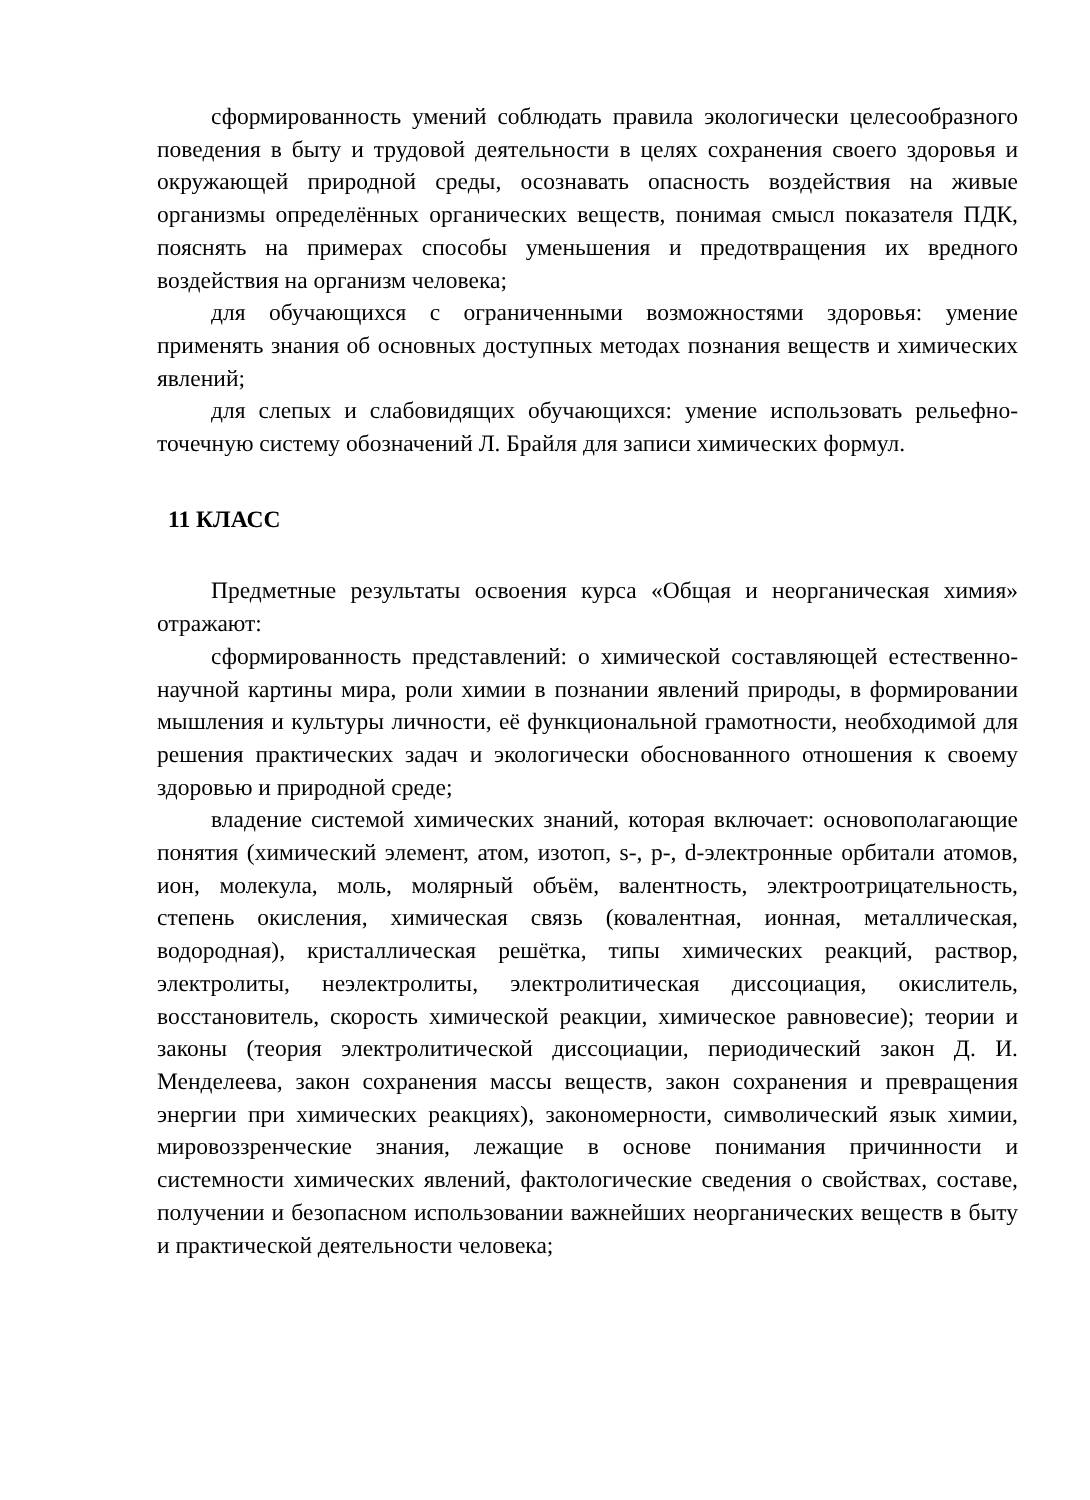сформированность умений соблюдать правила экологически целесообразного поведения в быту и трудовой деятельности в целях сохранения своего здоровья и окружающей природной среды, осознавать опасность воздействия на живые организмы определённых органических веществ, понимая смысл показателя ПДК, пояснять на примерах способы уменьшения и предотвращения их вредного воздействия на организм человека;
для обучающихся с ограниченными возможностями здоровья: умение применять знания об основных доступных методах познания веществ и химических явлений;
для слепых и слабовидящих обучающихся: умение использовать рельефно-точечную систему обозначений Л. Брайля для записи химических формул.
11 КЛАСС
Предметные результаты освоения курса «Общая и неорганическая химия» отражают:
сформированность представлений: о химической составляющей естественно-научной картины мира, роли химии в познании явлений природы, в формировании мышления и культуры личности, её функциональной грамотности, необходимой для решения практических задач и экологически обоснованного отношения к своему здоровью и природной среде;
владение системой химических знаний, которая включает: основополагающие понятия (химический элемент, атом, изотоп, s-, p-, d-электронные орбитали атомов, ион, молекула, моль, молярный объём, валентность, электроотрицательность, степень окисления, химическая связь (ковалентная, ионная, металлическая, водородная), кристаллическая решётка, типы химических реакций, раствор, электролиты, неэлектролиты, электролитическая диссоциация, окислитель, восстановитель, скорость химической реакции, химическое равновесие); теории и законы (теория электролитической диссоциации, периодический закон Д. И. Менделеева, закон сохранения массы веществ, закон сохранения и превращения энергии при химических реакциях), закономерности, символический язык химии, мировоззренческие знания, лежащие в основе понимания причинности и системности химических явлений, фактологические сведения о свойствах, составе, получении и безопасном использовании важнейших неорганических веществ в быту и практической деятельности человека;